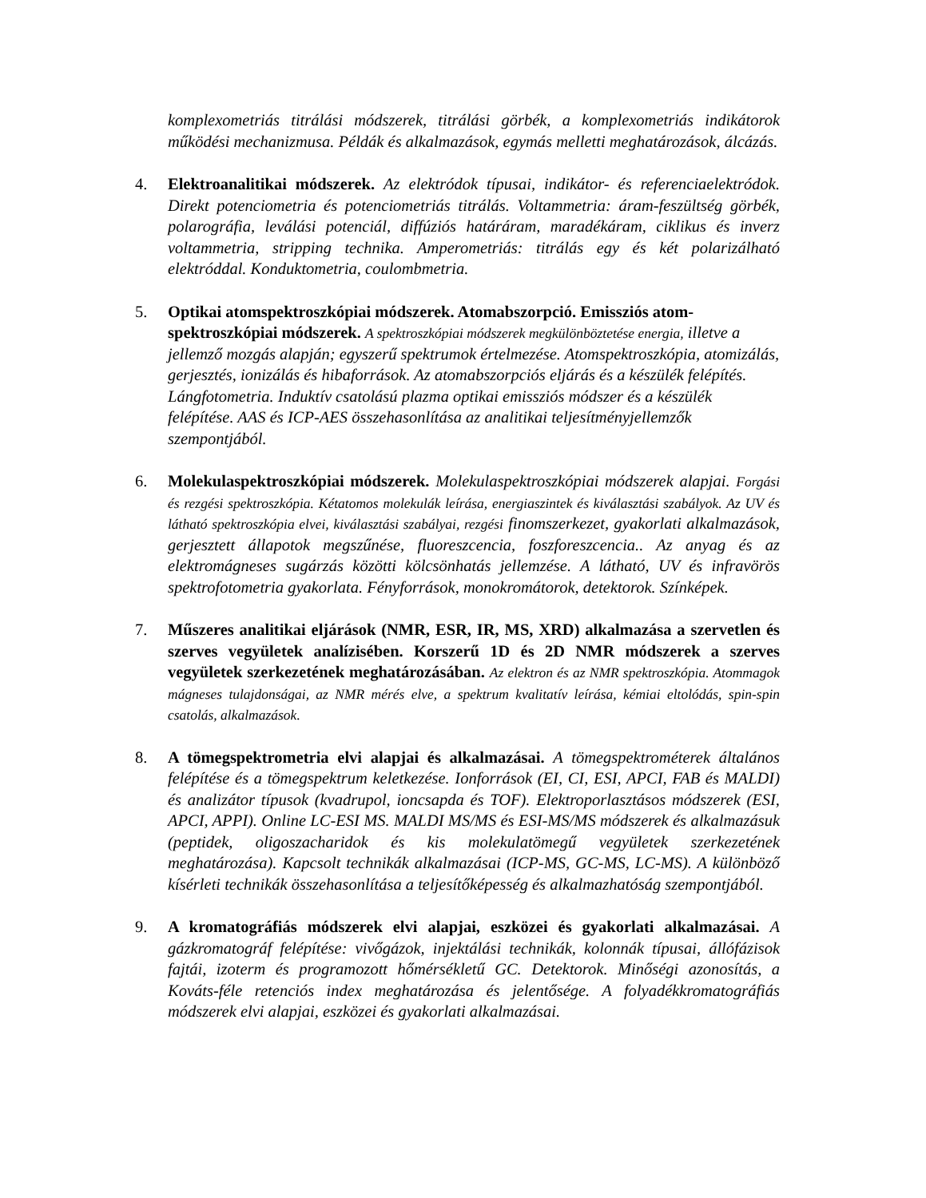komplexometriás titrálási módszerek, titrálási görbék, a komplexometriás indikátorok működési mechanizmusa. Példák és alkalmazások, egymás melletti meghatározások, álcázás.
4. Elektroanalitikai módszerek. Az elektródok típusai, indikátor- és referenciaelektródok. Direkt potenciometria és potenciometriás titrálás. Voltammetria: áram-feszültség görbék, polarográfia, leválási potenciál, diffúziós határáram, maradékáram, ciklikus és inverz voltammetria, stripping technika. Amperometriás: titrálás egy és két polarizálható elektróddal. Konduktometria, coulombmetria.
5. Optikai atomspektroszkópiai módszerek. Atomabszorpció. Emissziós atom-spektroszkópiai módszerek. A spektroszkópiai módszerek megkülönböztetése energia, illetve a jellemző mozgás alapján; egyszerű spektrumok értelmezése. Atomspektroszkópia, atomizálás, gerjesztés, ionizálás és hibaforrások. Az atomabszorpciós eljárás és a készülék felépítés. Lángfotometria. Induktív csatolású plazma optikai emissziós módszer és a készülék felépítése. AAS és ICP-AES összehasonlítása az analitikai teljesítményjellemzők szempontjából.
6. Molekulaspektroszkópiai módszerek. Molekulaspektroszkópiai módszerek alapjai. Forgási és rezgési spektroszkópia. Kétatomos molekulák leírása, energiaszintek és kiválasztási szabályok. Az UV és látható spektroszkópia elvei, kiválasztási szabályai, rezgési finomszerkezet, gyakorlati alkalmazások, gerjesztett állapotok megszűnése, fluoreszcencia, foszforeszcencia.. Az anyag és az elektromágneses sugárzás közötti kölcsönhatás jellemzése. A látható, UV és infravörös spektrofotometria gyakorlata. Fényforrások, monokromátorok, detektorok. Színképek.
7. Műszeres analitikai eljárások (NMR, ESR, IR, MS, XRD) alkalmazása a szervetlen és szerves vegyületek analízisében. Korszerű 1D és 2D NMR módszerek a szerves vegyületek szerkezetének meghatározásában. Az elektron és az NMR spektroszkópia. Atommagok mágneses tulajdonságai, az NMR mérés elve, a spektrum kvalitatív leírása, kémiai eltolódás, spin-spin csatolás, alkalmazások.
8. A tömegspektrometria elvi alapjai és alkalmazásai. A tömegspektrométerek általános felépítése és a tömegspektrum keletkezése. Ionforrások (EI, CI, ESI, APCI, FAB és MALDI) és analizátor típusok (kvadrupol, ioncsapda és TOF). Elektroporlasztásos módszerek (ESI, APCI, APPI). Online LC-ESI MS. MALDI MS/MS és ESI-MS/MS módszerek és alkalmazásuk (peptidek, oligoszacharidok és kis molekulatömegű vegyületek szerkezetének meghatározása). Kapcsolt technikák alkalmazásai (ICP-MS, GC-MS, LC-MS). A különböző kísérleti technikák összehasonlítása a teljesítőképesség és alkalmazhatóság szempontjából.
9. A kromatográfiás módszerek elvi alapjai, eszközei és gyakorlati alkalmazásai. A gázkromatográf felépítése: vivőgázok, injektálási technikák, kolonnák típusai, állófázisok fajtái, izoterm és programozott hőmérsékletű GC. Detektorok. Minőségi azonosítás, a Kováts-féle retenciós index meghatározása és jelentősége. A folyadékkromatográfiás módszerek elvi alapjai, eszközei és gyakorlati alkalmazásai.